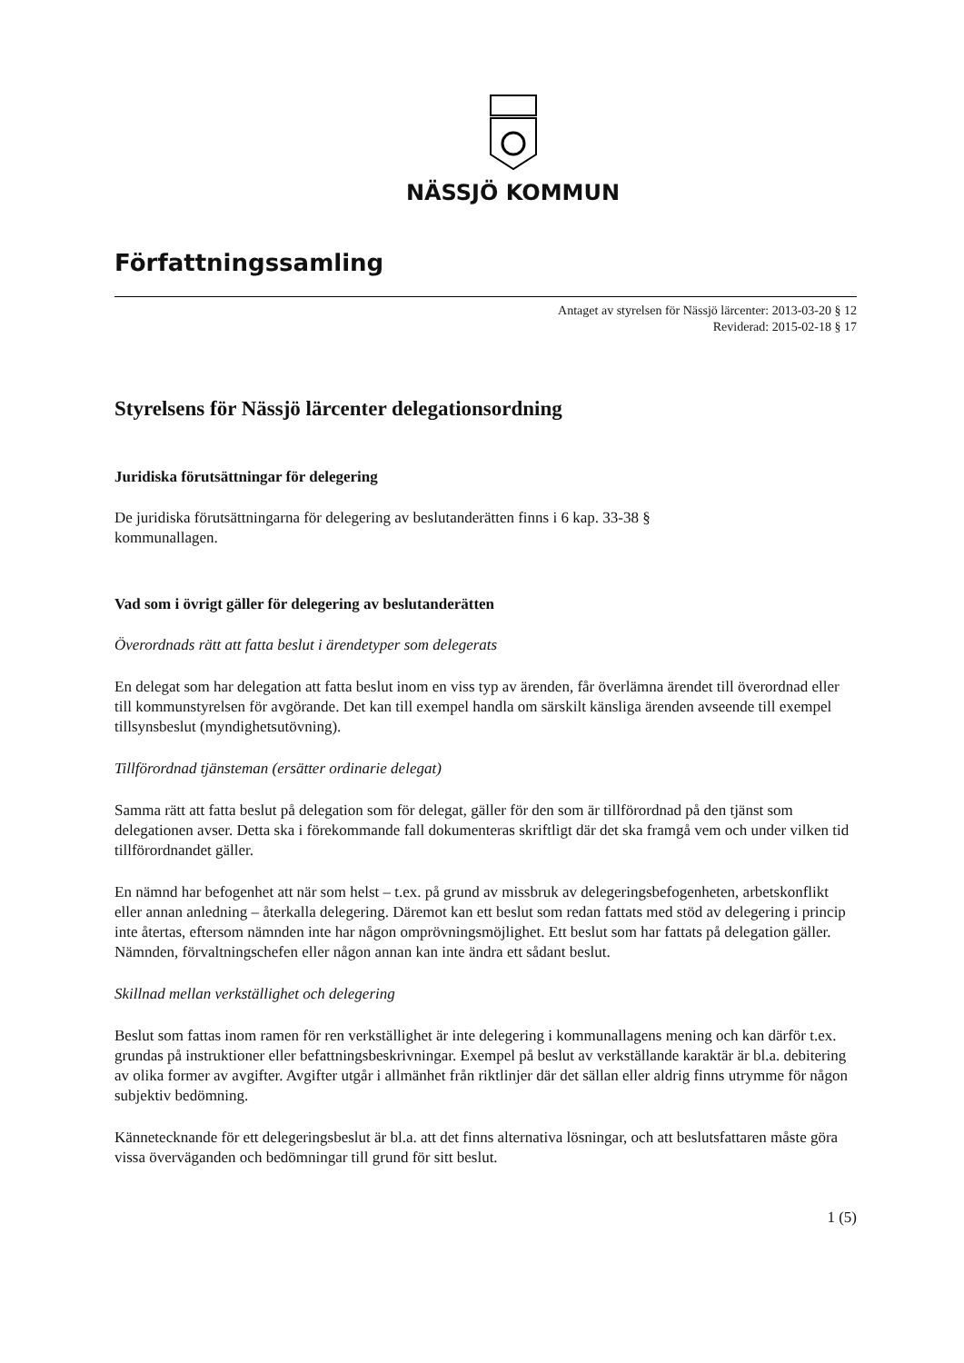NÄSSJÖ KOMMUN
Författningssamling
Antaget av styrelsen för Nässjö lärcenter: 2013-03-20 § 12
Reviderad: 2015-02-18 § 17
Styrelsens för Nässjö lärcenter delegationsordning
Juridiska förutsättningar för delegering
De juridiska förutsättningarna för delegering av beslutanderätten finns i 6 kap. 33-38 §
kommunallagen.
Vad som i övrigt gäller för delegering av beslutanderätten
Överordnads rätt att fatta beslut i ärendetyper som delegerats
En delegat som har delegation att fatta beslut inom en viss typ av ärenden, får överlämna ärendet till överordnad eller till kommunstyrelsen för avgörande. Det kan till exempel handla om särskilt känsliga ärenden avseende till exempel tillsynsbeslut (myndighetsutövning).
Tillförordnad tjänsteman (ersätter ordinarie delegat)
Samma rätt att fatta beslut på delegation som för delegat, gäller för den som är tillförordnad på den tjänst som delegationen avser. Detta ska i förekommande fall dokumenteras skriftligt där det ska framgå vem och under vilken tid tillförordnandet gäller.
En nämnd har befogenhet att när som helst – t.ex. på grund av missbruk av delegeringsbefogenheten, arbetskonflikt eller annan anledning – återkalla delegering. Däremot kan ett beslut som redan fattats med stöd av delegering i princip inte återtas, eftersom nämnden inte har någon omprövningsmöjlighet. Ett beslut som har fattats på delegation gäller. Nämnden, förvaltningschefen eller någon annan kan inte ändra ett sådant beslut.
Skillnad mellan verkställighet och delegering
Beslut som fattas inom ramen för ren verkställighet är inte delegering i kommunallagens mening och kan därför t.ex. grundas på instruktioner eller befattningsbeskrivningar. Exempel på beslut av verkställande karaktär är bl.a. debitering av olika former av avgifter. Avgifter utgår i allmänhet från riktlinjer där det sällan eller aldrig finns utrymme för någon subjektiv bedömning.
Kännetecknande för ett delegeringsbeslut är bl.a. att det finns alternativa lösningar, och att beslutsfattaren måste göra vissa överväganden och bedömningar till grund för sitt beslut.
1 (5)